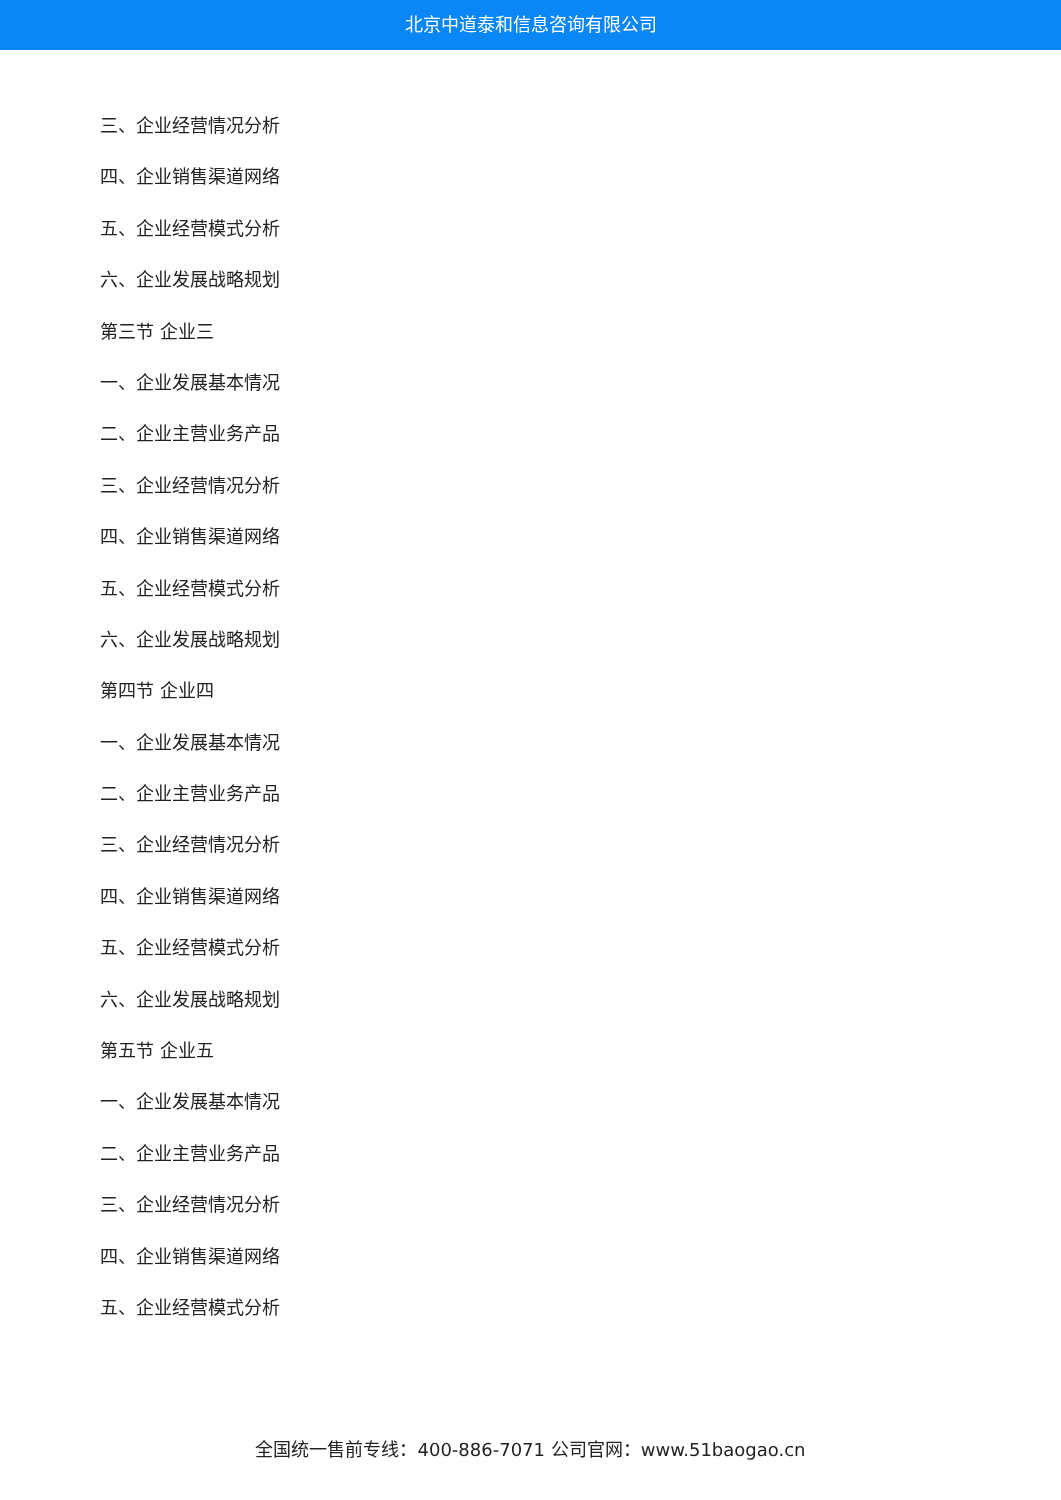北京中道泰和信息咨询有限公司
三、企业经营情况分析
四、企业销售渠道网络
五、企业经营模式分析
六、企业发展战略规划
第三节 企业三
一、企业发展基本情况
二、企业主营业务产品
三、企业经营情况分析
四、企业销售渠道网络
五、企业经营模式分析
六、企业发展战略规划
第四节 企业四
一、企业发展基本情况
二、企业主营业务产品
三、企业经营情况分析
四、企业销售渠道网络
五、企业经营模式分析
六、企业发展战略规划
第五节 企业五
一、企业发展基本情况
二、企业主营业务产品
三、企业经营情况分析
四、企业销售渠道网络
五、企业经营模式分析
全国统一售前专线：400-886-7071 公司官网：www.51baogao.cn